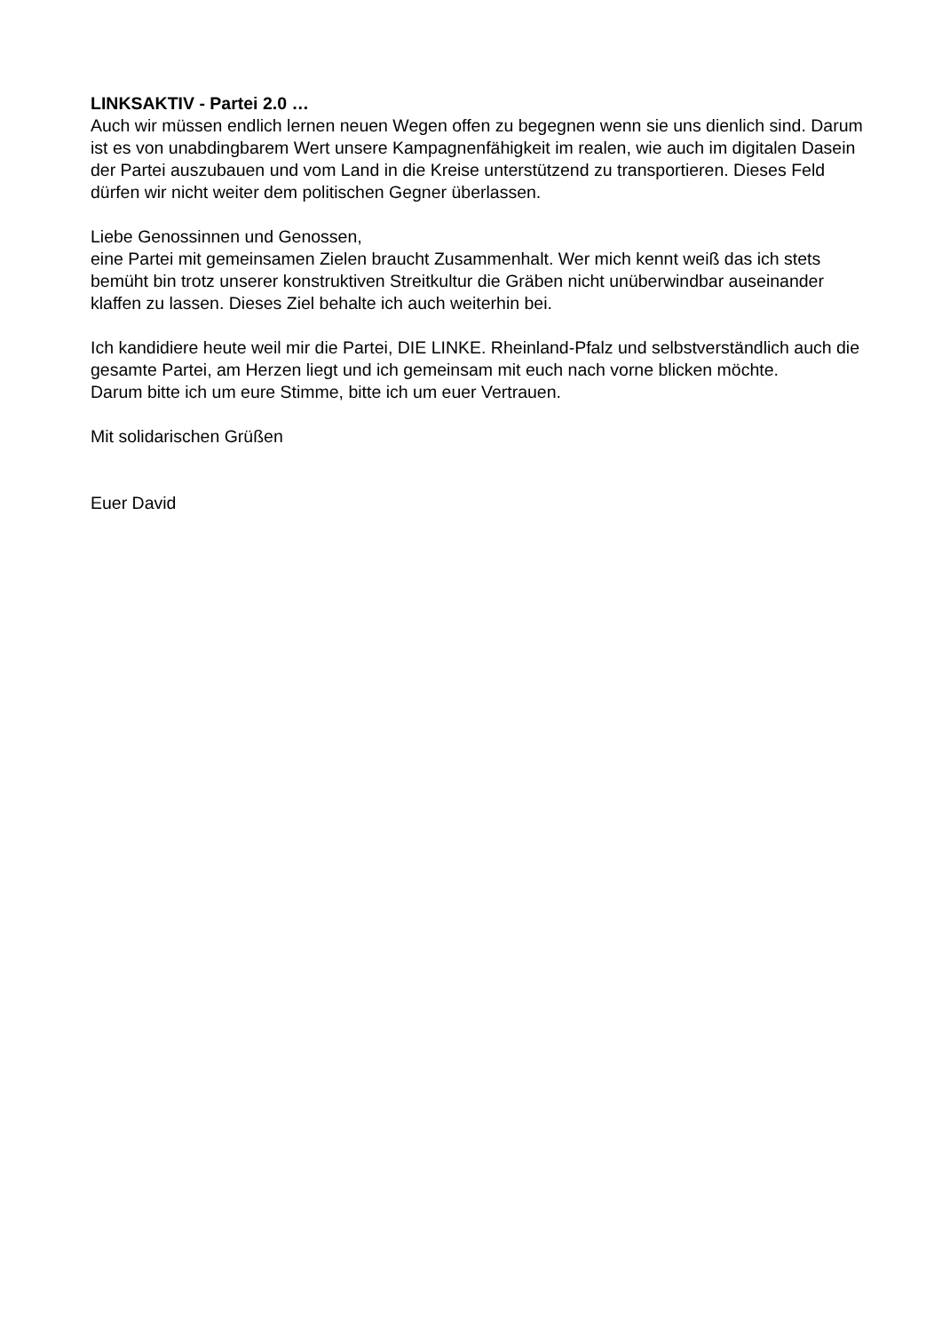LINKSAKTIV - Partei 2.0 …
Auch wir müssen endlich lernen neuen Wegen offen zu begegnen wenn sie uns dienlich sind. Darum ist es von unabdingbarem Wert unsere Kampagnenfähigkeit im realen, wie auch im digitalen Dasein der Partei auszubauen und vom Land in die Kreise unterstützend zu transportieren. Dieses Feld dürfen wir nicht weiter dem politischen Gegner überlassen.
Liebe Genossinnen und Genossen,
eine Partei mit gemeinsamen Zielen braucht Zusammenhalt. Wer mich kennt weiß das ich stets bemüht bin trotz unserer konstruktiven Streitkultur die Gräben nicht unüberwindbar auseinander klaffen zu lassen. Dieses Ziel behalte ich auch weiterhin bei.
Ich kandidiere heute weil mir die Partei, DIE LINKE. Rheinland-Pfalz und selbstverständlich auch die gesamte Partei, am Herzen liegt und ich gemeinsam mit euch nach vorne blicken möchte.
Darum bitte ich um eure Stimme, bitte ich um euer Vertrauen.
Mit solidarischen Grüßen
Euer David